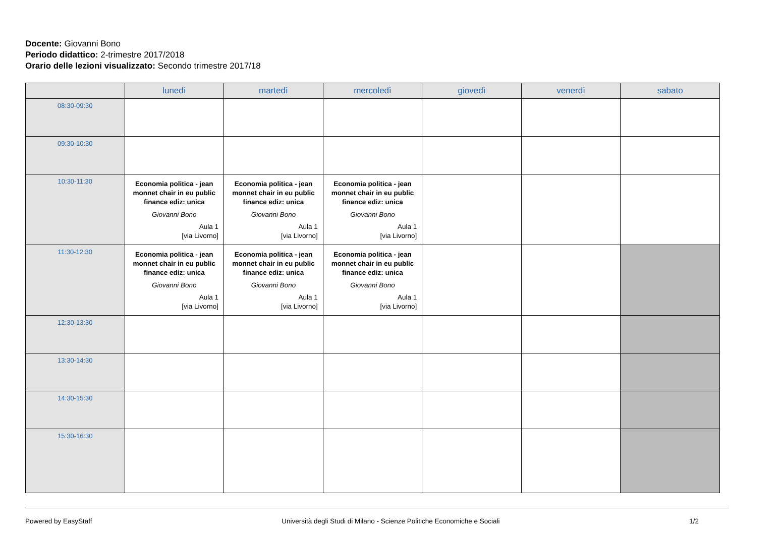Docente: Giovanni Bono
Periodo didattico: 2-trimestre 2017/2018
Orario delle lezioni visualizzato: Secondo trimestre 2017/18
| | lunedì | martedì | mercoledì | giovedì | venerdì | sabato |
| --- | --- | --- | --- | --- | --- | --- |
| 08:30-09:30 | | | | | | |
| 09:30-10:30 | | | | | | |
| 10:30-11:30 | Economia politica - jean monnet chair in eu public finance ediz: unica Giovanni Bono Aula 1 [via Livorno] | Economia politica - jean monnet chair in eu public finance ediz: unica Giovanni Bono Aula 1 [via Livorno] | Economia politica - jean monnet chair in eu public finance ediz: unica Giovanni Bono Aula 1 [via Livorno] | | | |
| 11:30-12:30 | Economia politica - jean monnet chair in eu public finance ediz: unica Giovanni Bono Aula 1 [via Livorno] | Economia politica - jean monnet chair in eu public finance ediz: unica Giovanni Bono Aula 1 [via Livorno] | Economia politica - jean monnet chair in eu public finance ediz: unica Giovanni Bono Aula 1 [via Livorno] | | | |
| 12:30-13:30 | | | | | | |
| 13:30-14:30 | | | | | | |
| 14:30-15:30 | | | | | | |
| 15:30-16:30 | | | | | | |
Powered by EasyStaff Università degli Studi di Milano - Scienze Politiche Economiche e Sociali 1/2